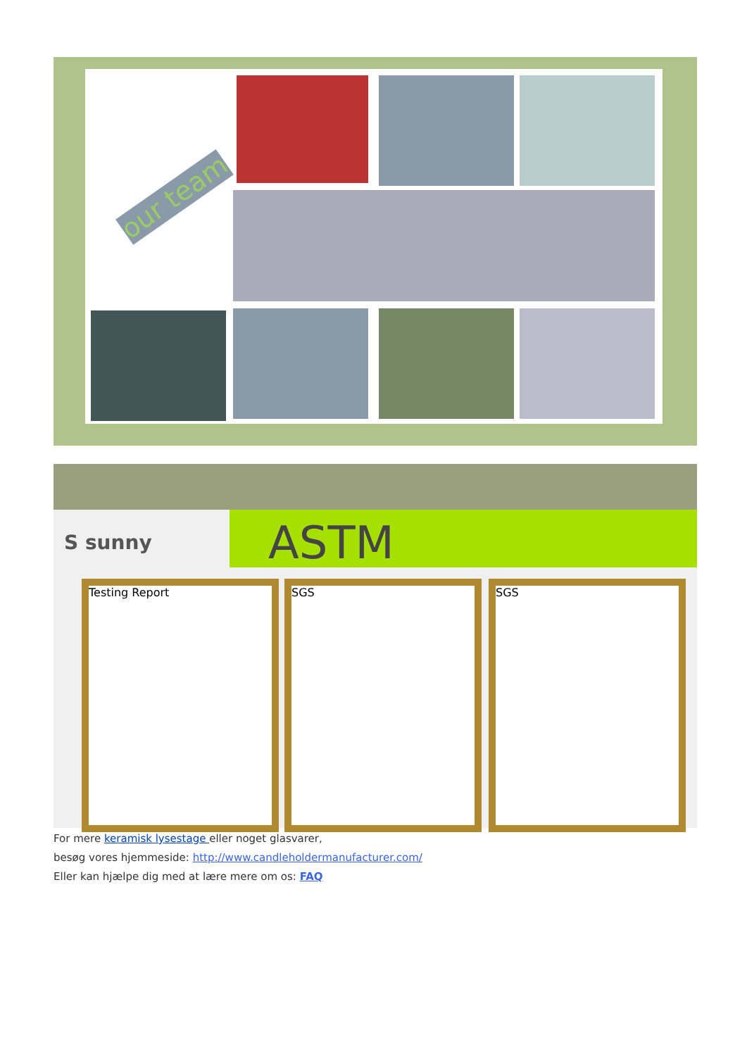our team
S sunny ASTM
Testing Report SGS SGS
For mere keramisk lysestage eller noget glasvarer,
besøg vores hjemmeside: http://www.candleholdermanufacturer.com/
Eller kan hjælpe dig med at lære mere om os: FAQ